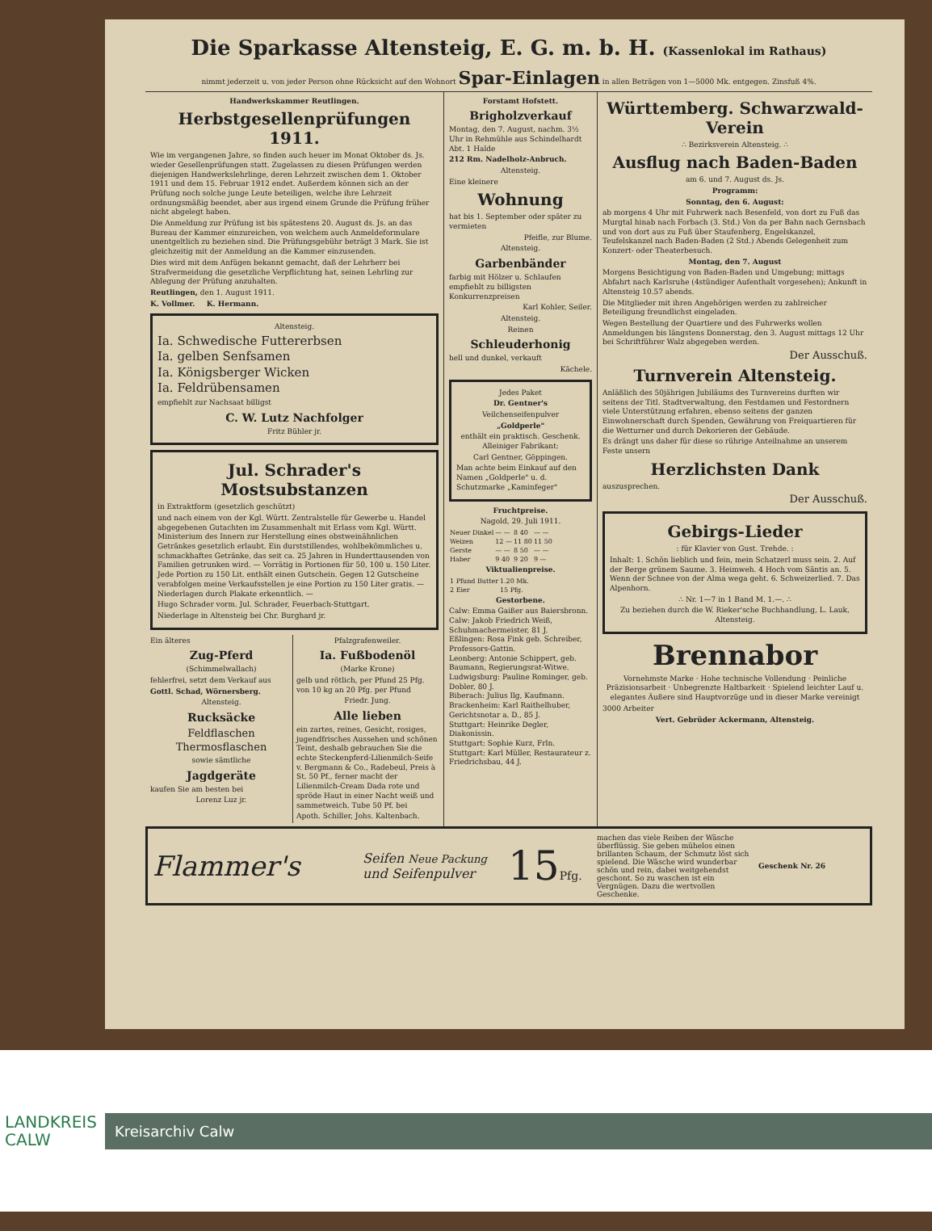Die Sparkasse Altensteig, E. G. m. b. H. (Kassenlokal im Rathaus)
nimmt jederzeit u. von jeder Person ohne Rücksicht auf den Wohnort Spar-Einlagen in allen Beträgen von 1—5000 Mk. entgegen. Zinsfuß 4%.
Handwerkskammer Reutlingen.
Herbstgesellenprüfungen 1911.
Wie im vergangenen Jahre, so finden auch heuer im Monat Oktober ds. Js. wieder Gesellenprüfungen statt. Zugelassen zu diesen Prüfungen werden diejenigen Handwerkslehrlinge, deren Lehrzeit zwischen dem 1. Oktober 1911 und dem 15. Februar 1912 endet. Außerdem können sich an der Prüfung noch solche junge Leute beteiligen, welche ihre Lehrzeit ordnungsmäßig beendet, aber aus irgend einem Grunde die Prüfung früher nicht abgelegt haben.
Die Anmeldung zur Prüfung ist bis spätestens 20. August ds. Js. an das Bureau der Kammer einzureichen, von welchem auch Anmeldeformulare unentgeltlich zu beziehen sind. Die Prüfungsgebühr beträgt 3 Mark. Sie ist gleichzeitig mit der Anmeldung an die Kammer einzusenden.
Dies wird mit dem Anfügen bekannt gemacht, daß der Lehrherr bei Strafvermeidung die gesetzliche Verpflichtung hat, seinen Lehrling zur Ablegung der Prüfung anzuhalten.
Reutlingen, den 1. August 1911.
K. Vollmer. K. Hermann.
Altensteig.
Ia. Schwedische Futtererbsen
Ia. gelben Senfsamen
Ia. Königsberger Wicken
Ia. Feldrübensamen
empfiehlt zur Nachsaat billigst
C. W. Lutz Nachfolger
Fritz Bühler jr.
Jul. Schrader's Mostsubstanzen
in Extraktform (gesetzlich geschützt)
und nach einem von der Kgl. Württ. Zentralstelle für Gewerbe u. Handel abgegebenen Gutachten im Zusammenhalt mit Erlass vom Kgl. Württ. Ministerium des Innern zur Herstellung eines obstweinähnlichen Getränkes gesetzlich erlaubt. Ein durststillendes, wohlbekömmliches u. schmackhaftes Getränke, das seit ca. 25 Jahren in Hunderttausenden von Familien getrunken wird. — Vorrätig in Portionen für 50, 100 u. 150 Liter. Jede Portion zu 150 Lit. enthält einen Gutschein. Gegen 12 Gutscheine verabfolgen meine Verkaufsstellen je eine Portion zu 150 Liter gratis. — Niederlagen durch Plakate erkenntlich. —
Hugo Schrader vorm. Jul. Schrader, Feuerbach-Stuttgart.
Niederlage in Altensteig bei Chr. Burghard jr.
Ein älteres
Zug-Pferd
(Schimmelwallach)
fehlerfrei, setzt dem Verkauf aus
Gottl. Schad, Wörnersberg.
Altensteig.
Rucksäcke
Feldflaschen
Thermosflaschen
sowie sämtliche
Jagdgeräte
kaufen Sie am besten bei
Lorenz Luz jr.
Pfalzgrafenweiler.
Ia. Fußbodenöl
(Marke Krone)
gelb und rötlich, per Pfund 25 Pfg. von 10 kg an 20 Pfg. per Pfund
Friedr. Jung.
Alle lieben
ein zartes, reines, Gesicht, rosiges, jugendfrisches Aussehen und schönen Teint, deshalb gebrauchen Sie die echte Steckenpferd-Lilienmilch-Seife v. Bergmann & Co., Radebeul, Preis à St. 50 Pf., ferner macht der Lilienmilch-Cream Dada rote und spröde Haut in einer Nacht weiß und sammetweich. Tube 50 Pf. bei
Apoth. Schiller, Johs. Kaltenbach.
Forstamt Hofstett.
Brigholzverkauf
Montag, den 7. August, nachm. 3½ Uhr in Rehmühle aus Schindelhardt Abt. 1 Halde
212 Rm. Nadelholz-Anbruch.
Altensteig.
Eine kleinere
Wohnung
hat bis 1. September oder später zu vermieten
Pfeifle, zur Blume.
Altensteig.
Garbenbänder
farbig mit Hölzer u. Schlaufen empfiehlt zu billigsten Konkurrenzpreisen
Karl Kohler, Seiler.
Altensteig.
Reinen
Schleuderhonig
hell und dunkel, verkauft
Kächele.
Jedes Paket
Dr. Gentner's
Veilchenseifenpulver
„Goldperle"
enthält ein praktisch. Geschenk. Alleiniger Fabrikant:
Carl Gentner, Göppingen.
Man achte beim Einkauf auf den Namen „Goldperle" u. d. Schutzmarke „Kaminfeger"
Fruchtpreise.
Nagold, 29. Juli 1911.
| Neuer Dinkel | — — | 8 40 | — — |
| Weizen | 12 — | 11 80 | 11 50 |
| Gerste | — — | 8 50 | — — |
| Haber | 9 40 | 9 20 | 9 — |
Viktualienpreise.
| 1 Pfund Butter | 1.20 Mk. |
| 2 Eier | 15 Pfg. |
Gestorbene.
Calw: Emma Gaißer aus Baiersbronn.
Calw: Jakob Friedrich Weiß, Schuhmachermeister, 81 J.
Eßlingen: Rosa Fink geb. Schreiber, Professors-Gattin.
Leonberg: Antonie Schippert, geb. Baumann, Regierungsrat-Witwe.
Ludwigsburg: Pauline Rominger, geb. Dobler, 80 J.
Biberach: Julius Ilg, Kaufmann.
Brackenheim: Karl Raithelhuber, Gerichtsnotar a. D., 85 J.
Stuttgart: Heinrike Degler, Diakonissin.
Stuttgart: Sophie Kurz, Frln.
Stuttgart: Karl Müller, Restaurateur z. Friedrichsbau, 44 J.
Württemberg. Schwarzwald-Verein
∴ Bezirksverein Altensteig. ∴
Ausflug nach Baden-Baden
am 6. und 7. August ds. Js.
Programm:
Sonntag, den 6. August:
ab morgens 4 Uhr mit Fuhrwerk nach Besenfeld, von dort zu Fuß das Murgtal hinab nach Forbach (3. Std.) Von da per Bahn nach Gernsbach und von dort aus zu Fuß über Staufenberg, Engelskanzel, Teufelskanzel nach Baden-Baden (2 Std.) Abends Gelegenheit zum Konzert- oder Theaterbesuch.
Montag, den 7. August
Morgens Besichtigung von Baden-Baden und Umgebung; mittags Abfahrt nach Karlsruhe (4stündiger Aufenthalt vorgesehen); Ankunft in Altensteig 10.57 abends.
Die Mitglieder mit ihren Angehörigen werden zu zahlreicher Beteiligung freundlichst eingeladen.
Wegen Bestellung der Quartiere und des Fuhrwerks wollen Anmeldungen bis längstens Donnerstag, den 3. August mittags 12 Uhr bei Schriftführer Walz abgegeben werden.
Der Ausschuß.
Turnverein Altensteig.
Anläßlich des 50jährigen Jubiläums des Turnvereins durften wir seitens der Titl. Stadtverwaltung, den Festdamen und Festordnern viele Unterstützung erfahren, ebenso seitens der ganzen Einwohnerschaft durch Spenden, Gewährung von Freiquartieren für die Wetturner und durch Dekorieren der Gebäude.
Es drängt uns daher für diese so rührige Anteilnahme an unserem Feste unsern
Herzlichsten Dank
auszusprechen.
Der Ausschuß.
Gebirgs-Lieder
: für Klavier von Gust. Trehde. :
Inhalt: 1. Schön lieblich und fein, mein Schatzerl muss sein. 2. Auf der Berge grünem Saume. 3. Heimweh. 4 Hoch vom Säntis an. 5. Wenn der Schnee von der Alma wega geht. 6. Schweizerlied. 7. Das Alpenhorn.
∴ Nr. 1—7 in 1 Band M. 1.—. ∴
Zu beziehen durch die W. Rieker'sche Buchhandlung, L. Lauk, Altensteig.
Brennabor
Vornehmste Marke · Hohe technische Vollendung · Peinliche Präzisionsarbeit · Unbegrenzte Haltbarkeit · Spielend leichter Lauf u. elegantes Äußere sind Hauptvorzüge und in dieser Marke vereinigt
3000 Arbeiter
Vert. Gebrüder Ackermann, Altensteig.
Flammer's
Seifen Neue Packung und Seifenpulver
15Pfg.
machen das viele Reiben der Wäsche überflüssig. Sie geben mühelos einen brillanten Schaum, der Schmutz löst sich spielend. Die Wäsche wird wunderbar schön und rein, dabei weitgehendst geschont. So zu waschen ist ein Vergnügen. Dazu die wertvollen Geschenke.
Geschenk Nr. 26
LANDKREIS
CALW
Kreisarchiv Calw